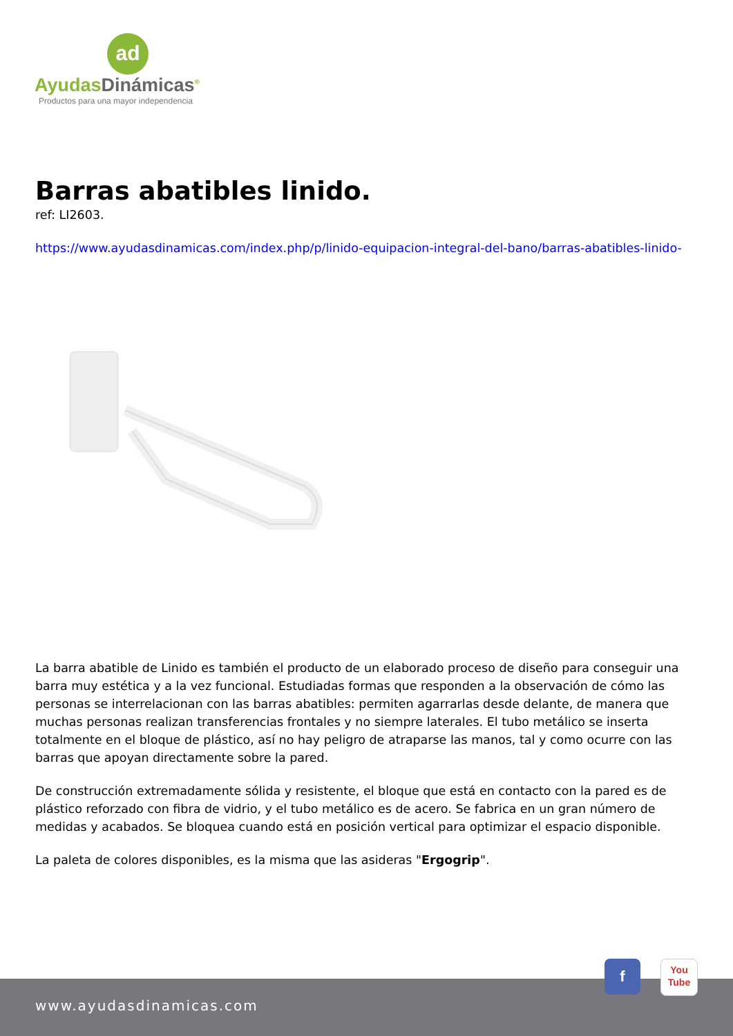ad
AyudasDinámicas<sup>®</sup>
Productos para una mayor independencia
Barras abatibles linido.
ref: LI2603.
https://www.ayudasdinamicas.com/index.php/p/linido-equipacion-integral-del-bano/barras-abatibles-linido-
La barra abatible de Linido es también el producto de un elaborado proceso de diseño para conseguir una barra muy estética y a la vez funcional. Estudiadas formas que responden a la observación de cómo las personas se interrelacionan con las barras abatibles: permiten agarrarlas desde delante, de manera que muchas personas realizan transferencias frontales y no siempre laterales. El tubo metálico se inserta totalmente en el bloque de plástico, así no hay peligro de atraparse las manos, tal y como ocurre con las barras que apoyan directamente sobre la pared.
De construcción extremadamente sólida y resistente, el bloque que está en contacto con la pared es de plástico reforzado con fibra de vidrio, y el tubo metálico es de acero. Se fabrica en un gran número de medidas y acabados. Se bloquea cuando está en posición vertical para optimizar el espacio disponible.
La paleta de colores disponibles, es la misma que las asideras "Ergogrip".
www.ayudasdinamicas.com
f
You
Tube